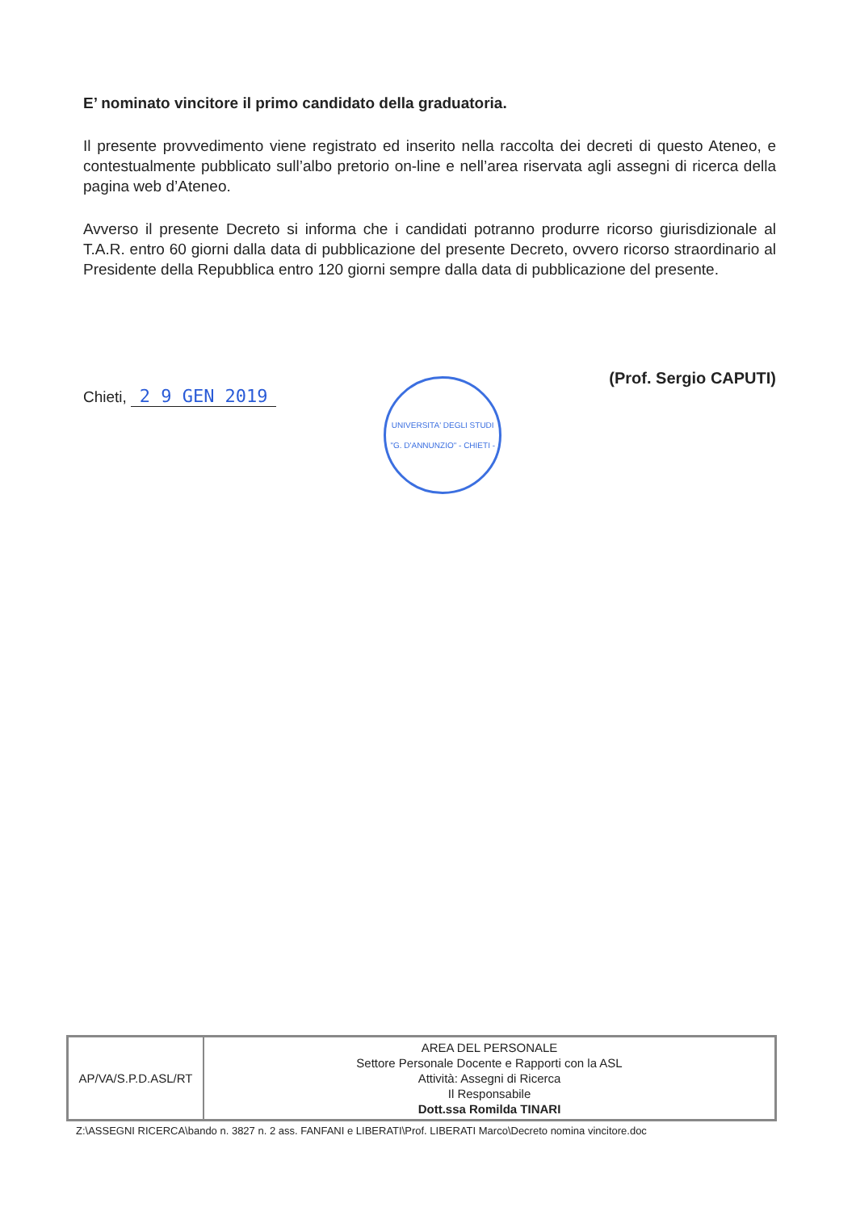E’ nominato vincitore il primo candidato della graduatoria.
Il presente provvedimento viene registrato ed inserito nella raccolta dei decreti di questo Ateneo, e contestualmente pubblicato sull’albo pretorio on-line e nell’area riservata agli assegni di ricerca della pagina web d’Ateneo.
Avverso il presente Decreto si informa che i candidati potranno produrre ricorso giurisdizionale al T.A.R. entro 60 giorni dalla data di pubblicazione del presente Decreto, ovvero ricorso straordinario al Presidente della Repubblica entro 120 giorni sempre dalla data di pubblicazione del presente.
Chieti, 2 9 GEN 2019
UNIVERSITA' DEGLI STUDI "G. D'ANNUNZIO" - CHIETI -
(Prof. Sergio CAPUTI)
| AP/VA/S.P.D.ASL/RT | AREA DEL PERSONALE Settore Personale Docente e Rapporti con la ASL Attività: Assegni di Ricerca Il Responsabile Dott.ssa Romilda TINARI |
Z:\ASSEGNI RICERCA\bando n. 3827 n. 2 ass. FANFANI e LIBERATI\Prof. LIBERATI Marco\Decreto nomina vincitore.doc